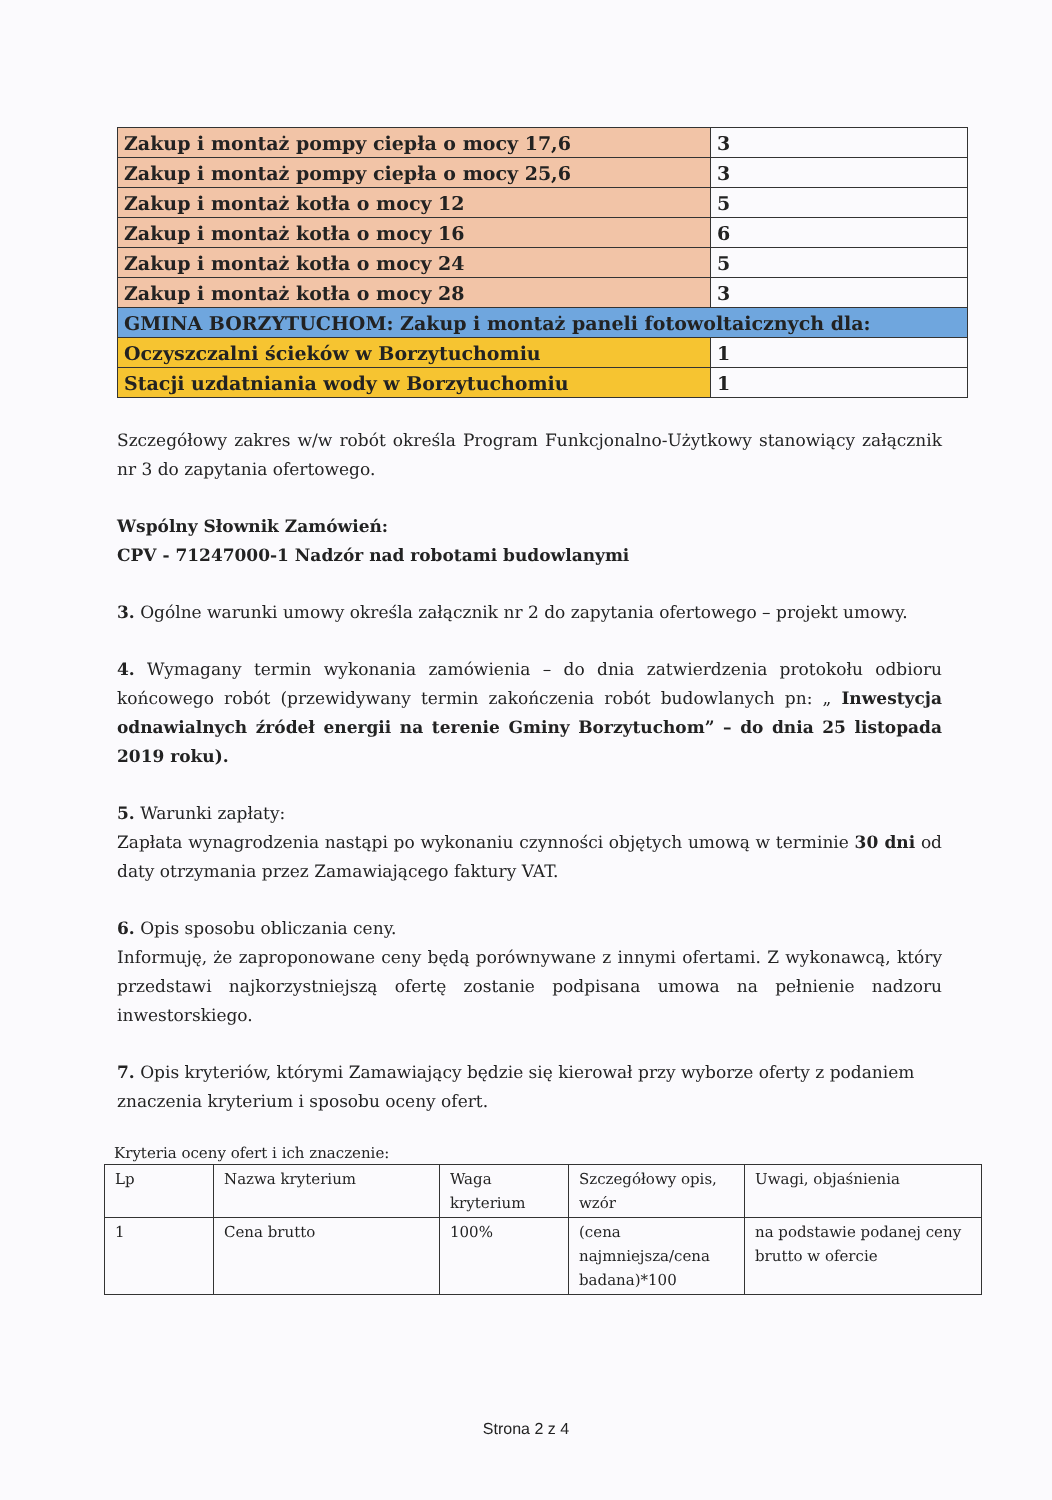| Zakup i montaż pompy ciepła o mocy 17,6 | 3 |
| Zakup i montaż pompy ciepła o mocy 25,6 | 3 |
| Zakup i montaż kotła o mocy 12 | 5 |
| Zakup i montaż kotła o mocy 16 | 6 |
| Zakup i montaż kotła o mocy 24 | 5 |
| Zakup i montaż kotła o mocy 28 | 3 |
| GMINA BORZYTUCHOM: Zakup i montaż paneli fotowoltaicznych dla: | |
| Oczyszczalni ścieków w Borzytuchomiu | 1 |
| Stacji uzdatniania wody w Borzytuchomiu | 1 |
Szczegółowy zakres w/w robót określa Program Funkcjonalno-Użytkowy stanowiący załącznik nr 3 do zapytania ofertowego.
Wspólny Słownik Zamówień:
CPV - 71247000-1 Nadzór nad robotami budowlanymi
3. Ogólne warunki umowy określa załącznik nr 2 do zapytania ofertowego – projekt umowy.
4. Wymagany termin wykonania zamówienia – do dnia zatwierdzenia protokołu odbioru końcowego robót (przewidywany termin zakończenia robót budowlanych pn: „ Inwestycja odnawialnych źródeł energii na terenie Gminy Borzytuchom” – do dnia 25 listopada 2019 roku).
5. Warunki zapłaty:
Zapłata wynagrodzenia nastąpi po wykonaniu czynności objętych umową w terminie 30 dni od daty otrzymania przez Zamawiającego faktury VAT.
6. Opis sposobu obliczania ceny.
Informuję, że zaproponowane ceny będą porównywane z innymi ofertami. Z wykonawcą, który przedstawi najkorzystniejszą ofertę zostanie podpisana umowa na pełnienie nadzoru inwestorskiego.
7. Opis kryteriów, którymi Zamawiający będzie się kierował przy wyborze oferty z podaniem znaczenia kryterium i sposobu oceny ofert.
Kryteria oceny ofert i ich znaczenie:
| Lp | Nazwa kryterium | Waga kryterium | Szczegółowy opis, wzór | Uwagi, objaśnienia |
| 1 | Cena brutto | 100% | (cena najmniejsza/cena badana)*100 | na podstawie podanej ceny brutto w ofercie |
Strona 2 z 4